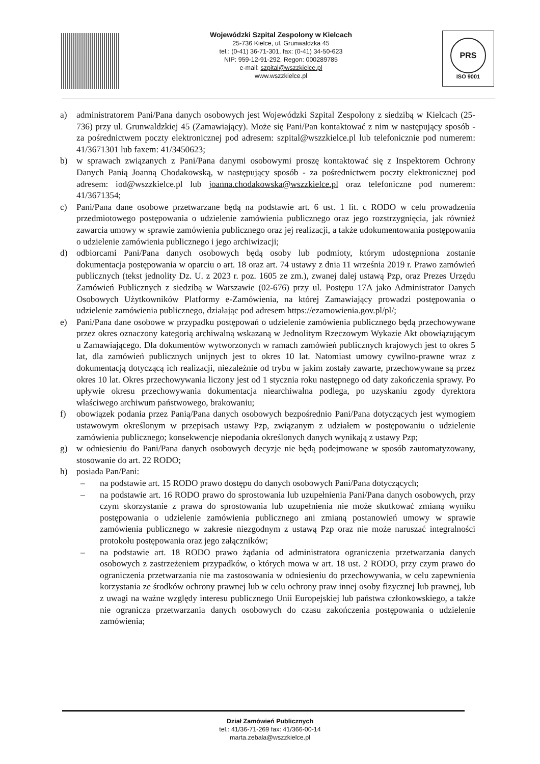Wojewódzki Szpital Zespolony w Kielcach
25-736 Kielce, ul. Grunwaldzka 45
tel.: (0-41) 36-71-301, fax: (0-41) 34-50-623
NIP: 959-12-91-292, Regon: 000289785
e-mail: szpital@wszzkielce.pl
www.wszzkielce.pl
PRS
ISO 9001
a) administratorem Pani/Pana danych osobowych jest Wojewódzki Szpital Zespolony z siedzibą w Kielcach (25-736) przy ul. Grunwaldzkiej 45 (Zamawiający). Może się Pani/Pan kontaktować z nim w następujący sposób - za pośrednictwem poczty elektronicznej pod adresem: szpital@wszzkielce.pl lub telefonicznie pod numerem: 41/3671301 lub faxem: 41/3450623;
b) w sprawach związanych z Pani/Pana danymi osobowymi proszę kontaktować się z Inspektorem Ochrony Danych Panią Joanną Chodakowską, w następujący sposób - za pośrednictwem poczty elektronicznej pod adresem: iod@wszzkielce.pl lub joanna.chodakowska@wszzkielce.pl oraz telefoniczne pod numerem: 41/3671354;
c) Pani/Pana dane osobowe przetwarzane będą na podstawie art. 6 ust. 1 lit. c RODO w celu prowadzenia przedmiotowego postępowania o udzielenie zamówienia publicznego oraz jego rozstrzygnięcia, jak również zawarcia umowy w sprawie zamówienia publicznego oraz jej realizacji, a także udokumentowania postępowania o udzielenie zamówienia publicznego i jego archiwizacji;
d) odbiorcami Pani/Pana danych osobowych będą osoby lub podmioty, którym udostępniona zostanie dokumentacja postępowania w oparciu o art. 18 oraz art. 74 ustawy z dnia 11 września 2019 r. Prawo zamówień publicznych (tekst jednolity Dz. U. z 2023 r. poz. 1605 ze zm.), zwanej dalej ustawą Pzp, oraz Prezes Urzędu Zamówień Publicznych z siedzibą w Warszawie (02-676) przy ul. Postępu 17A jako Administrator Danych Osobowych Użytkowników Platformy e-Zamówienia, na której Zamawiający prowadzi postępowania o udzielenie zamówienia publicznego, działając pod adresem https://ezamowienia.gov.pl/pl/;
e) Pani/Pana dane osobowe w przypadku postępowań o udzielenie zamówienia publicznego będą przechowywane przez okres oznaczony kategorią archiwalną wskazaną w Jednolitym Rzeczowym Wykazie Akt obowiązującym u Zamawiającego. Dla dokumentów wytworzonych w ramach zamówień publicznych krajowych jest to okres 5 lat, dla zamówień publicznych unijnych jest to okres 10 lat. Natomiast umowy cywilno-prawne wraz z dokumentacją dotyczącą ich realizacji, niezależnie od trybu w jakim zostały zawarte, przechowywane są przez okres 10 lat. Okres przechowywania liczony jest od 1 stycznia roku następnego od daty zakończenia sprawy. Po upływie okresu przechowywania dokumentacja niearchiwalna podlega, po uzyskaniu zgody dyrektora właściwego archiwum państwowego, brakowaniu;
f) obowiązek podania przez Panią/Pana danych osobowych bezpośrednio Pani/Pana dotyczących jest wymogiem ustawowym określonym w przepisach ustawy Pzp, związanym z udziałem w postępowaniu o udzielenie zamówienia publicznego; konsekwencje niepodania określonych danych wynikają z ustawy Pzp;
g) w odniesieniu do Pani/Pana danych osobowych decyzje nie będą podejmowane w sposób zautomatyzowany, stosowanie do art. 22 RODO;
h) posiada Pan/Pani:
– na podstawie art. 15 RODO prawo dostępu do danych osobowych Pani/Pana dotyczących;
– na podstawie art. 16 RODO prawo do sprostowania lub uzupełnienia Pani/Pana danych osobowych, przy czym skorzystanie z prawa do sprostowania lub uzupełnienia nie może skutkować zmianą wyniku postępowania o udzielenie zamówienia publicznego ani zmianą postanowień umowy w sprawie zamówienia publicznego w zakresie niezgodnym z ustawą Pzp oraz nie może naruszać integralności protokołu postępowania oraz jego załączników;
– na podstawie art. 18 RODO prawo żądania od administratora ograniczenia przetwarzania danych osobowych z zastrzeżeniem przypadków, o których mowa w art. 18 ust. 2 RODO, przy czym prawo do ograniczenia przetwarzania nie ma zastosowania w odniesieniu do przechowywania, w celu zapewnienia korzystania ze środków ochrony prawnej lub w celu ochrony praw innej osoby fizycznej lub prawnej, lub z uwagi na ważne względy interesu publicznego Unii Europejskiej lub państwa członkowskiego, a także nie ogranicza przetwarzania danych osobowych do czasu zakończenia postępowania o udzielenie zamówienia;
Dział Zamówień Publicznych
tel.: 41/36-71-269 fax: 41/366-00-14
marta.zebala@wszzkielce.pl